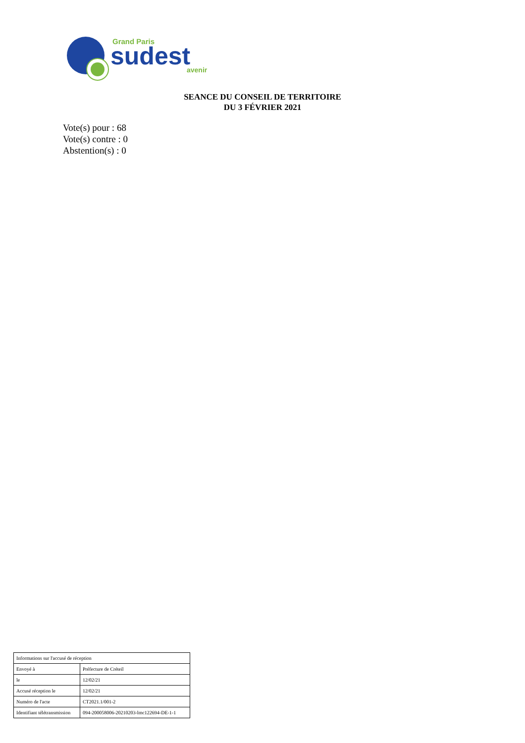Grand Paris
sudest
avenir
SEANCE DU CONSEIL DE TERRITOIRE
DU 3 FÉVRIER 2021
Vote(s) pour : 68
Vote(s) contre : 0
Abstention(s) : 0
| Informations sur l'accusé de réception | |
| Envoyé à | Préfecture de Créteil |
| le | 12/02/21 |
| Accusé réception le | 12/02/21 |
| Numéro de l'acte | CT2021.1/001-2 |
| Identifiant télétransmission | 094-200058006-20210203-lmc122694-DE-1-1 |